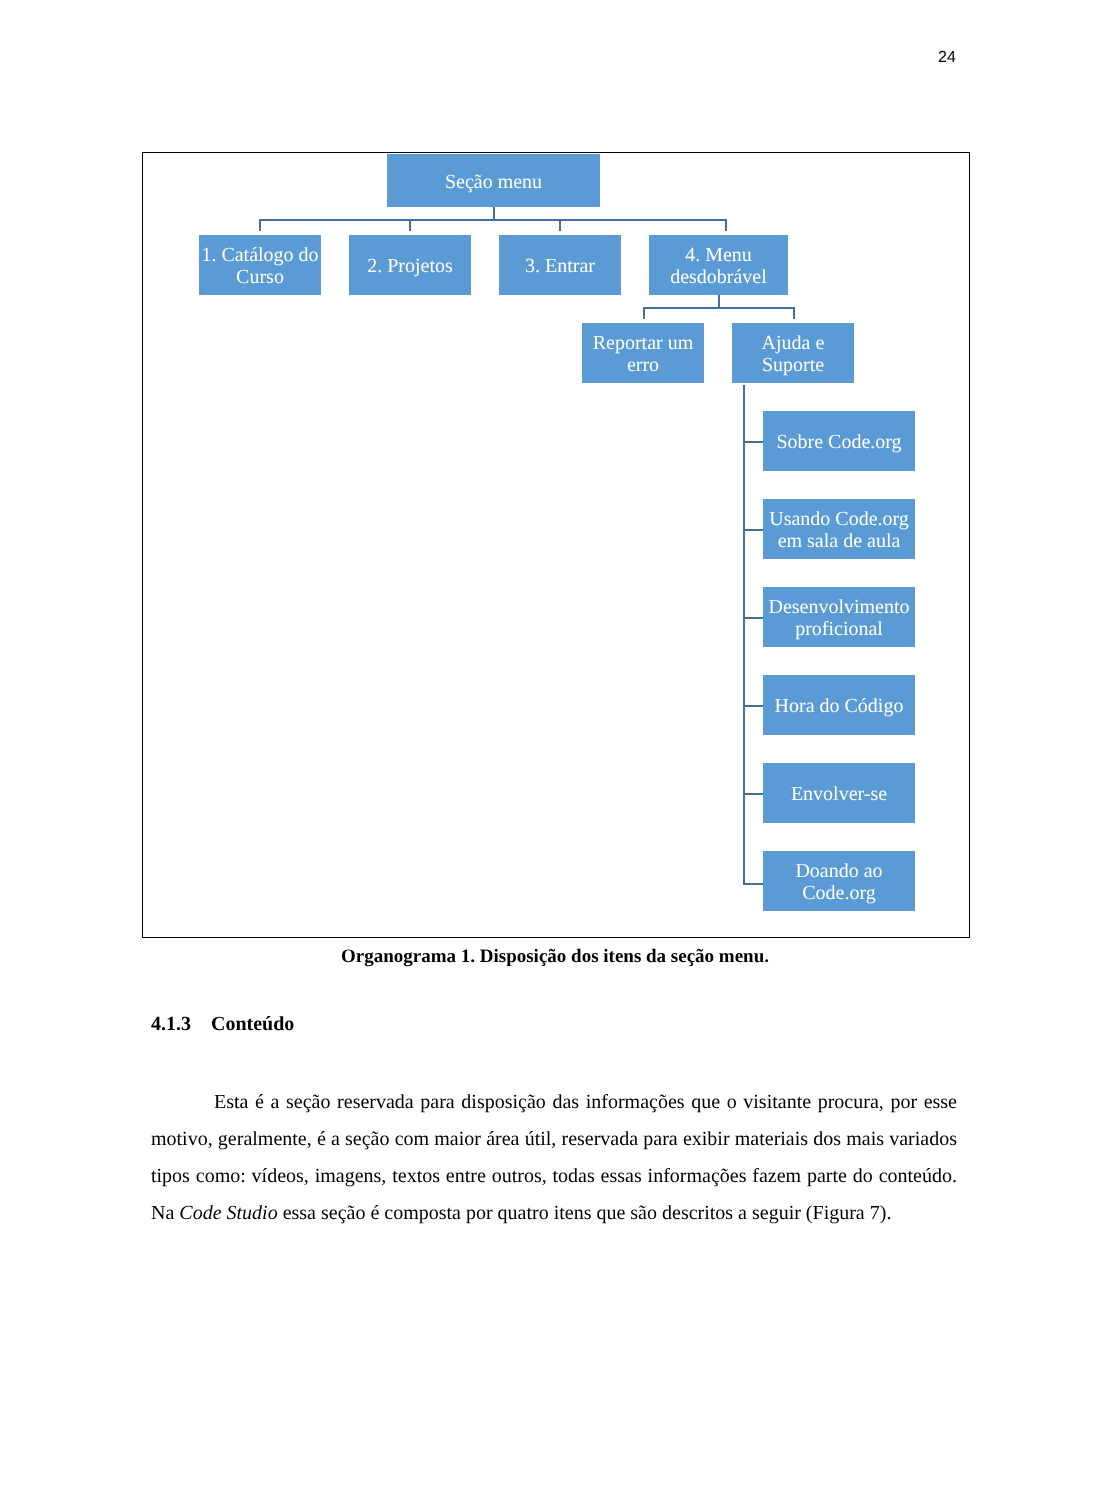24
Seção menu
1. Catálogo do Curso
2. Projetos
3. Entrar
4. Menu desdobrável
Reportar um erro
Ajuda e Suporte
Sobre Code.org
Usando Code.org em sala de aula
Desenvolvimento proficional
Hora do Código
Envolver-se
Doando ao Code.org
Organograma 1. Disposição dos itens da seção menu.
4.1.3 Conteúdo
Esta é a seção reservada para disposição das informações que o visitante procura, por esse motivo, geralmente, é a seção com maior área útil, reservada para exibir materiais dos mais variados tipos como: vídeos, imagens, textos entre outros, todas essas informações fazem parte do conteúdo. Na Code Studio essa seção é composta por quatro itens que são descritos a seguir (Figura 7).